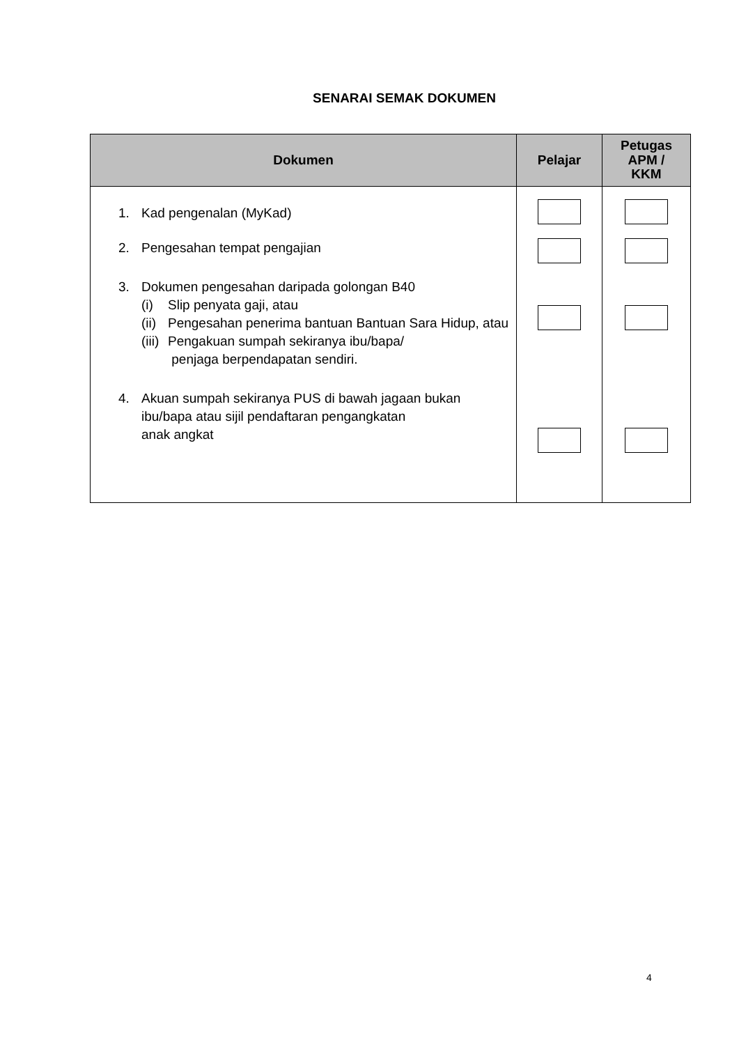SENARAI SEMAK DOKUMEN
| Dokumen | Pelajar | Petugas APM / KKM |
| --- | --- | --- |
| 1. Kad pengenalan (MyKad) 2. Pengesahan tempat pengajian 3. Dokumen pengesahan daripada golongan B40 (i) Slip penyata gaji, atau (ii) Pengesahan penerima bantuan Bantuan Sara Hidup, atau (iii) Pengakuan sumpah sekiranya ibu/bapa/ penjaga berpendapatan sendiri. 4. Akuan sumpah sekiranya PUS di bawah jagaan bukan ibu/bapa atau sijil pendaftaran pengangkatan anak angkat | | |
4